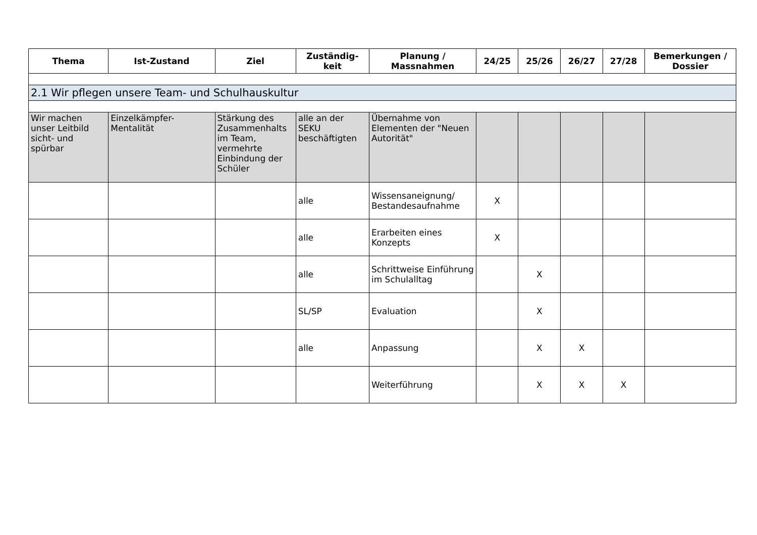| Thema | Ist-Zustand | Ziel | Zuständig-keit | Planung / Massnahmen | 24/25 | 25/26 | 26/27 | 27/28 | Bemerkungen / Dossier |
| --- | --- | --- | --- | --- | --- | --- | --- | --- | --- |
| 2.1 Wir pflegen unsere Team- und Schulhauskultur | | | | | | | | | |
| Wir machen unser Leitbild sicht- und spürbar | Einzelkämpfer-Mentalität | Stärkung des Zusammenhalts im Team, vermehrte Einbindung der Schüler | alle an der SEKU beschäftigten | Übernahme von Elementen der "Neuen Autorität" | | | | | |
| | | | alle | Wissensaneignung/ Bestandesaufnahme | X | | | | |
| | | | alle | Erarbeiten eines Konzepts | X | | | | |
| | | | alle | Schrittweise Einführung im Schulalltag | | X | | | |
| | | | SL/SP | Evaluation | | X | | | |
| | | | alle | Anpassung | | X | X | | |
| | | | | Weiterführung | | X | X | X | |